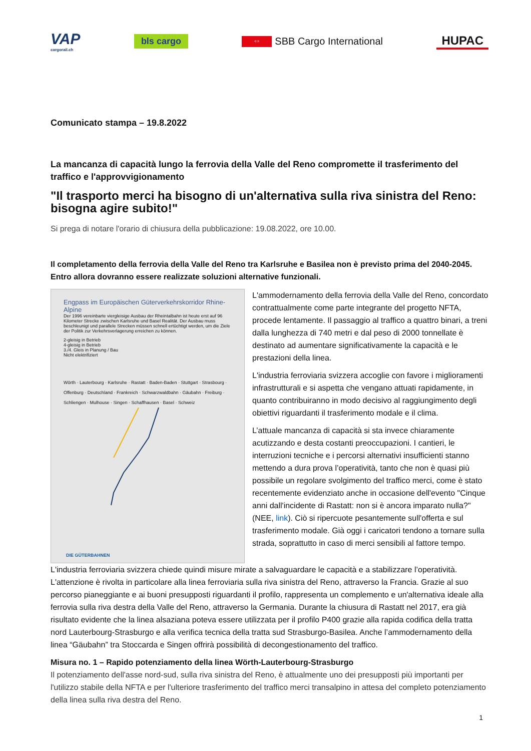VAP
cargorail.ch
bls cargo
⇔ SBB Cargo International
HUPAC
Comunicato stampa – 19.8.2022
La mancanza di capacità lungo la ferrovia della Valle del Reno compromette il trasferimento del traffico e l'approvvigionamento
"Il trasporto merci ha bisogno di un'alternativa sulla riva sinistra del Reno: bisogna agire subito!"
Si prega di notare l'orario di chiusura della pubblicazione: 19.08.2022, ore 10.00.
Il completamento della ferrovia della Valle del Reno tra Karlsruhe e Basilea non è previsto prima del 2040-2045. Entro allora dovranno essere realizzate soluzioni alternative funzionali.
Engpass im Europäischen Güterverkehrskorridor Rhine-Alpine
Der 1996 vereinbarte viergleisige Ausbau der Rheintalbahn ist heute erst auf 96 Kilometer Strecke zwischen Karlsruhe und Basel Realität. Der Ausbau muss beschleunigt und parallele Strecken müssen schnell ertüchtigt werden, um die Ziele der Politik zur Verkehrsverlagerung erreichen zu können.
2-gleisig in Betrieb
4-gleisig in Betrieb
3./4. Gleis in Planung / Bau
Nicht elektrifiziert
Wörth · Lauterbourg · Karlsruhe · Rastatt · Baden-Baden · Stuttgart · Strasbourg · Offenburg · Deutschland · Frankreich · Schwarzwaldbahn · Gäubahn · Freiburg · Schliengen · Mulhouse · Singen · Schaffhausen · Basel · Schweiz
DIE GÜTERBAHNEN
L'ammodernamento della ferrovia della Valle del Reno, concordato contrattualmente come parte integrante del progetto NFTA, procede lentamente. Il passaggio al traffico a quattro binari, a treni dalla lunghezza di 740 metri e dal peso di 2000 tonnellate è destinato ad aumentare significativamente la capacità e le prestazioni della linea.
L'industria ferroviaria svizzera accoglie con favore i miglioramenti infrastrutturali e si aspetta che vengano attuati rapidamente, in quanto contribuiranno in modo decisivo al raggiungimento degli obiettivi riguardanti il trasferimento modale e il clima.
L’attuale mancanza di capacità si sta invece chiaramente acutizzando e desta costanti preoccupazioni. I cantieri, le interruzioni tecniche e i percorsi alternativi insufficienti stanno mettendo a dura prova l’operatività, tanto che non è quasi più possibile un regolare svolgimento del traffico merci, come è stato recentemente evidenziato anche in occasione dell'evento "Cinque anni dall'incidente di Rastatt: non si è ancora imparato nulla?" (NEE, link). Ciò si ripercuote pesantemente sull'offerta e sul trasferimento modale. Già oggi i caricatori tendono a tornare sulla strada, soprattutto in caso di merci sensibili al fattore tempo.
L'industria ferroviaria svizzera chiede quindi misure mirate a salvaguardare le capacità e a stabilizzare l’operatività. L'attenzione è rivolta in particolare alla linea ferroviaria sulla riva sinistra del Reno, attraverso la Francia. Grazie al suo percorso pianeggiante e ai buoni presupposti riguardanti il profilo, rappresenta un complemento e un'alternativa ideale alla ferrovia sulla riva destra della Valle del Reno, attraverso la Germania. Durante la chiusura di Rastatt nel 2017, era già risultato evidente che la linea alsaziana poteva essere utilizzata per il profilo P400 grazie alla rapida codifica della tratta nord Lauterbourg-Strasburgo e alla verifica tecnica della tratta sud Strasburgo-Basilea. Anche l’ammodernamento della linea “Gäubahn” tra Stoccarda e Singen offrirà possibilità di decongestionamento del traffico.
Misura no. 1 – Rapido potenziamento della linea Wörth-Lauterbourg-Strasburgo
Il potenziamento dell'asse nord-sud, sulla riva sinistra del Reno, è attualmente uno dei presupposti più importanti per l'utilizzo stabile della NFTA e per l'ulteriore trasferimento del traffico merci transalpino in attesa del completo potenziamento della linea sulla riva destra del Reno.
1